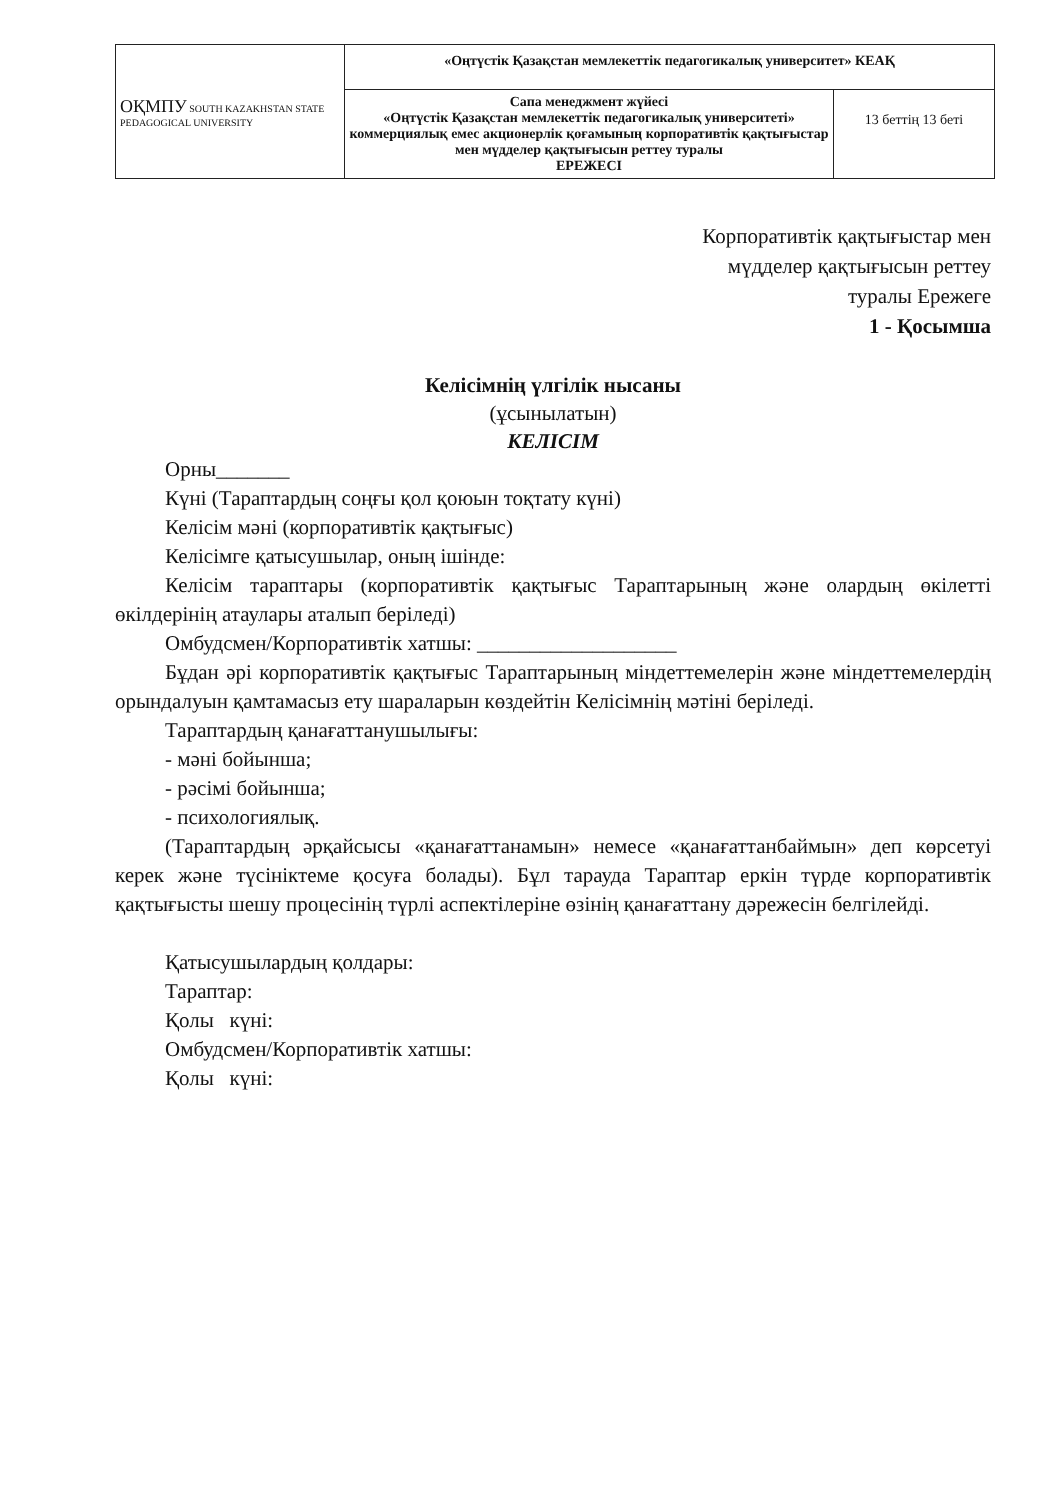| ОҚМПУ SOUTH KAZAKHSTAN STATE PEDAGOGICAL UNIVERSITY | «Оңтүстік Қазақстан мемлекеттік педагогикалық университет» КЕАҚ | |
| | Сапа менеджмент жүйесі «Оңтүстік Қазақстан мемлекеттік педагогикалық университеті» коммерциялық емес акционерлік қоғамының корпоративтік қақтығыстар мен мүдделер қақтығысын реттеу туралы ЕРЕЖЕСІ | 13 беттің 13 беті |
Корпоративтік қақтығыстар мен
мүдделер қақтығысын реттеу
туралы Ережеге
1 - Қосымша
Келісімнің үлгілік нысаны
(ұсынылатын)
КЕЛІСІМ
Орны_______
Күні (Тараптардың соңғы қол қоюын тоқтату күні)
Келісім мәні (корпоративтік қақтығыс)
Келісімге қатысушылар, оның ішінде:
Келісім тараптары (корпоративтік қақтығыс Тараптарының және олардың өкілетті өкілдерінің атаулары аталып беріледі)
Омбудсмен/Корпоративтік хатшы: ___________________
Бұдан әрі корпоративтік қақтығыс Тараптарының міндеттемелерін және міндеттемелердің орындалуын қамтамасыз ету шараларын көздейтін Келісімнің мәтіні беріледі.
Тараптардың қанағаттанушылығы:
- мәні бойынша;
- рәсімі бойынша;
- психологиялық.
(Тараптардың әрқайсысы «қанағаттанамын» немесе «қанағаттанбаймын» деп көрсетуі керек және түсініктеме қосуға болады). Бұл тарауда Тараптар еркін түрде корпоративтік қақтығысты шешу процесінің түрлі аспектілеріне өзінің қанағаттану дәрежесін белгілейді.
Қатысушылардың қолдары:
Тараптар:
Қолы күні:
Омбудсмен/Корпоративтік хатшы:
Қолы күні: